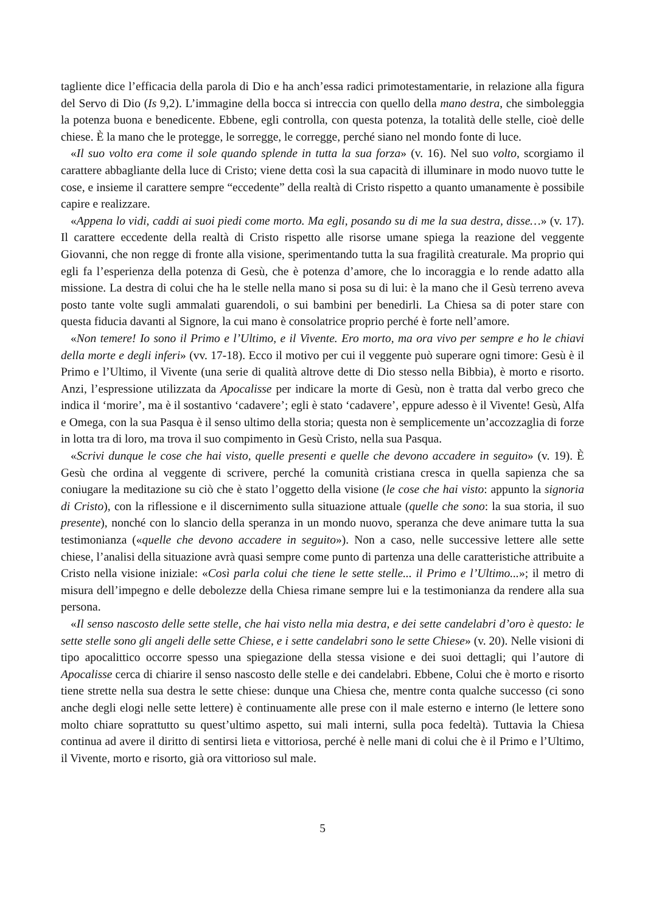tagliente dice l’efficacia della parola di Dio e ha anch’essa radici primotestamentarie, in relazione alla figura del Servo di Dio (Is 9,2). L’immagine della bocca si intreccia con quello della mano destra, che simboleggia la potenza buona e benedicente. Ebbene, egli controlla, con questa potenza, la totalità delle stelle, cioè delle chiese. È la mano che le protegge, le sorregge, le corregge, perché siano nel mondo fonte di luce.
«Il suo volto era come il sole quando splende in tutta la sua forza» (v. 16). Nel suo volto, scorgiamo il carattere abbagliante della luce di Cristo; viene detta così la sua capacità di illuminare in modo nuovo tutte le cose, e insieme il carattere sempre “eccedente” della realtà di Cristo rispetto a quanto umanamente è possibile capire e realizzare.
«Appena lo vidi, caddi ai suoi piedi come morto. Ma egli, posando su di me la sua destra, disse…» (v. 17). Il carattere eccedente della realtà di Cristo rispetto alle risorse umane spiega la reazione del veggente Giovanni, che non regge di fronte alla visione, sperimentando tutta la sua fragilità creaturale. Ma proprio qui egli fa l’esperienza della potenza di Gesù, che è potenza d’amore, che lo incoraggia e lo rende adatto alla missione. La destra di colui che ha le stelle nella mano si posa su di lui: è la mano che il Gesù terreno aveva posto tante volte sugli ammalati guarendoli, o sui bambini per benedirli. La Chiesa sa di poter stare con questa fiducia davanti al Signore, la cui mano è consolatrice proprio perché è forte nell’amore.
«Non temere! Io sono il Primo e l’Ultimo, e il Vivente. Ero morto, ma ora vivo per sempre e ho le chiavi della morte e degli inferi» (vv. 17-18). Ecco il motivo per cui il veggente può superare ogni timore: Gesù è il Primo e l’Ultimo, il Vivente (una serie di qualità altrove dette di Dio stesso nella Bibbia), è morto e risorto. Anzi, l’espressione utilizzata da Apocalisse per indicare la morte di Gesù, non è tratta dal verbo greco che indica il ‘morire’, ma è il sostantivo ‘cadavere’; egli è stato ‘cadavere’, eppure adesso è il Vivente! Gesù, Alfa e Omega, con la sua Pasqua è il senso ultimo della storia; questa non è semplicemente un’accozzaglia di forze in lotta tra di loro, ma trova il suo compimento in Gesù Cristo, nella sua Pasqua.
«Scrivi dunque le cose che hai visto, quelle presenti e quelle che devono accadere in seguito» (v. 19). È Gesù che ordina al veggente di scrivere, perché la comunità cristiana cresca in quella sapienza che sa coniugare la meditazione su ciò che è stato l’oggetto della visione (le cose che hai visto: appunto la signoria di Cristo), con la riflessione e il discernimento sulla situazione attuale (quelle che sono: la sua storia, il suo presente), nonché con lo slancio della speranza in un mondo nuovo, speranza che deve animare tutta la sua testimonianza («quelle che devono accadere in seguito»). Non a caso, nelle successive lettere alle sette chiese, l’analisi della situazione avrà quasi sempre come punto di partenza una delle caratteristiche attribuite a Cristo nella visione iniziale: «Così parla colui che tiene le sette stelle... il Primo e l’Ultimo...»; il metro di misura dell’impegno e delle debolezze della Chiesa rimane sempre lui e la testimonianza da rendere alla sua persona.
«Il senso nascosto delle sette stelle, che hai visto nella mia destra, e dei sette candelabri d’oro è questo: le sette stelle sono gli angeli delle sette Chiese, e i sette candelabri sono le sette Chiese» (v. 20). Nelle visioni di tipo apocalittico occorre spesso una spiegazione della stessa visione e dei suoi dettagli; qui l’autore di Apocalisse cerca di chiarire il senso nascosto delle stelle e dei candelabri. Ebbene, Colui che è morto e risorto tiene strette nella sua destra le sette chiese: dunque una Chiesa che, mentre conta qualche successo (ci sono anche degli elogi nelle sette lettere) è continuamente alle prese con il male esterno e interno (le lettere sono molto chiare soprattutto su quest’ultimo aspetto, sui mali interni, sulla poca fedeltà). Tuttavia la Chiesa continua ad avere il diritto di sentirsi lieta e vittoriosa, perché è nelle mani di colui che è il Primo e l’Ultimo, il Vivente, morto e risorto, già ora vittorioso sul male.
5